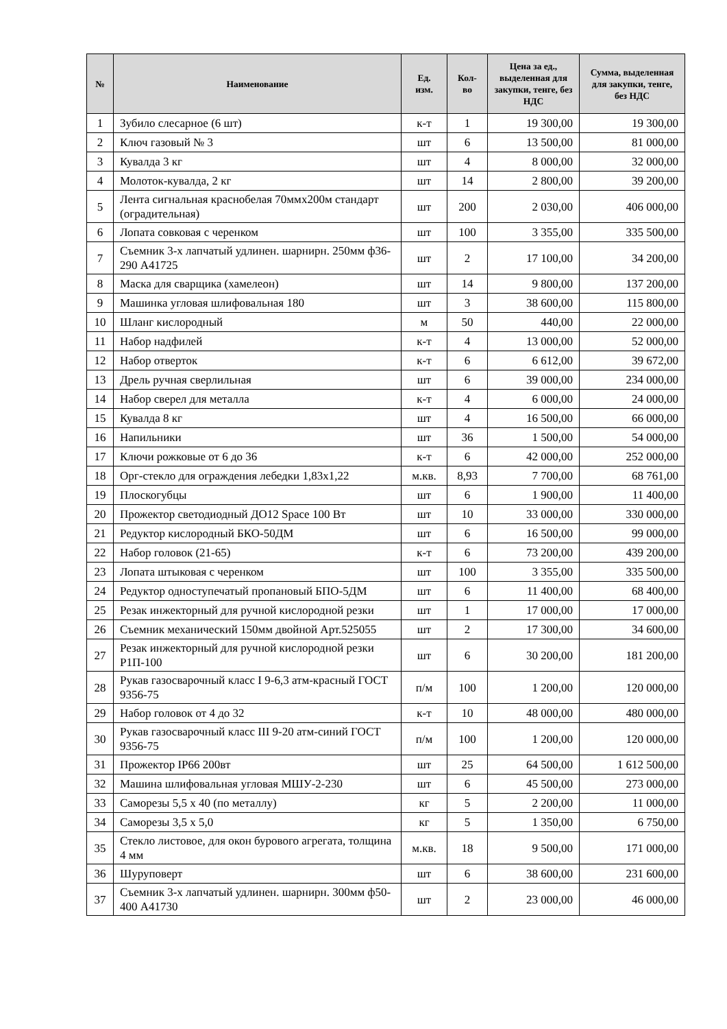| № | Наименование | Ед. изм. | Кол-во | Цена за ед., выделенная для закупки, тенге, без НДС | Сумма, выделенная для закупки, тенге, без НДС |
| --- | --- | --- | --- | --- | --- |
| 1 | Зубило слесарное (6 шт) | к-т | 1 | 19 300,00 | 19 300,00 |
| 2 | Ключ газовый № 3 | шт | 6 | 13 500,00 | 81 000,00 |
| 3 | Кувалда 3 кг | шт | 4 | 8 000,00 | 32 000,00 |
| 4 | Молоток-кувалда, 2 кг | шт | 14 | 2 800,00 | 39 200,00 |
| 5 | Лента сигнальная краснобелая 70ммх200м стандарт (оградительная) | шт | 200 | 2 030,00 | 406 000,00 |
| 6 | Лопата совковая с черенком | шт | 100 | 3 355,00 | 335 500,00 |
| 7 | Съемник 3-х лапчатый удлинен. шарнирн. 250мм ф36-290 А41725 | шт | 2 | 17 100,00 | 34 200,00 |
| 8 | Маска для сварщика (хамелеон) | шт | 14 | 9 800,00 | 137 200,00 |
| 9 | Машинка угловая шлифовальная 180 | шт | 3 | 38 600,00 | 115 800,00 |
| 10 | Шланг кислородный | м | 50 | 440,00 | 22 000,00 |
| 11 | Набор надфилей | к-т | 4 | 13 000,00 | 52 000,00 |
| 12 | Набор отверток | к-т | 6 | 6 612,00 | 39 672,00 |
| 13 | Дрель ручная сверлильная | шт | 6 | 39 000,00 | 234 000,00 |
| 14 | Набор сверел для металла | к-т | 4 | 6 000,00 | 24 000,00 |
| 15 | Кувалда 8 кг | шт | 4 | 16 500,00 | 66 000,00 |
| 16 | Напильники | шт | 36 | 1 500,00 | 54 000,00 |
| 17 | Ключи рожковые от 6 до 36 | к-т | 6 | 42 000,00 | 252 000,00 |
| 18 | Орг-стекло для ограждения лебедки 1,83х1,22 | м.кв. | 8,93 | 7 700,00 | 68 761,00 |
| 19 | Плоскогубцы | шт | 6 | 1 900,00 | 11 400,00 |
| 20 | Прожектор светодиодный ДО12 Space 100 Вт | шт | 10 | 33 000,00 | 330 000,00 |
| 21 | Редуктор кислородный БКО-50ДМ | шт | 6 | 16 500,00 | 99 000,00 |
| 22 | Набор головок (21-65) | к-т | 6 | 73 200,00 | 439 200,00 |
| 23 | Лопата штыковая с черенком | шт | 100 | 3 355,00 | 335 500,00 |
| 24 | Редуктор одноступечатый пропановый БПО-5ДМ | шт | 6 | 11 400,00 | 68 400,00 |
| 25 | Резак инжекторный для ручной кислородной резки | шт | 1 | 17 000,00 | 17 000,00 |
| 26 | Съемник механический 150мм двойной Арт.525055 | шт | 2 | 17 300,00 | 34 600,00 |
| 27 | Резак инжекторный для ручной кислородной резки Р1П-100 | шт | 6 | 30 200,00 | 181 200,00 |
| 28 | Рукав газосварочный класс I 9-6,3 атм-красный ГОСТ 9356-75 | п/м | 100 | 1 200,00 | 120 000,00 |
| 29 | Набор головок от 4 до 32 | к-т | 10 | 48 000,00 | 480 000,00 |
| 30 | Рукав газосварочный класс III 9-20 атм-синий ГОСТ 9356-75 | п/м | 100 | 1 200,00 | 120 000,00 |
| 31 | Прожектор IP66 200вт | шт | 25 | 64 500,00 | 1 612 500,00 |
| 32 | Машина шлифовальная угловая МШУ-2-230 | шт | 6 | 45 500,00 | 273 000,00 |
| 33 | Саморезы 5,5 х 40 (по металлу) | кг | 5 | 2 200,00 | 11 000,00 |
| 34 | Саморезы 3,5 х 5,0 | кг | 5 | 1 350,00 | 6 750,00 |
| 35 | Стекло листовое, для окон бурового агрегата, толщина 4 мм | м.кв. | 18 | 9 500,00 | 171 000,00 |
| 36 | Шуруповерт | шт | 6 | 38 600,00 | 231 600,00 |
| 37 | Съемник 3-х лапчатый удлинен. шарнирн. 300мм ф50-400 А41730 | шт | 2 | 23 000,00 | 46 000,00 |